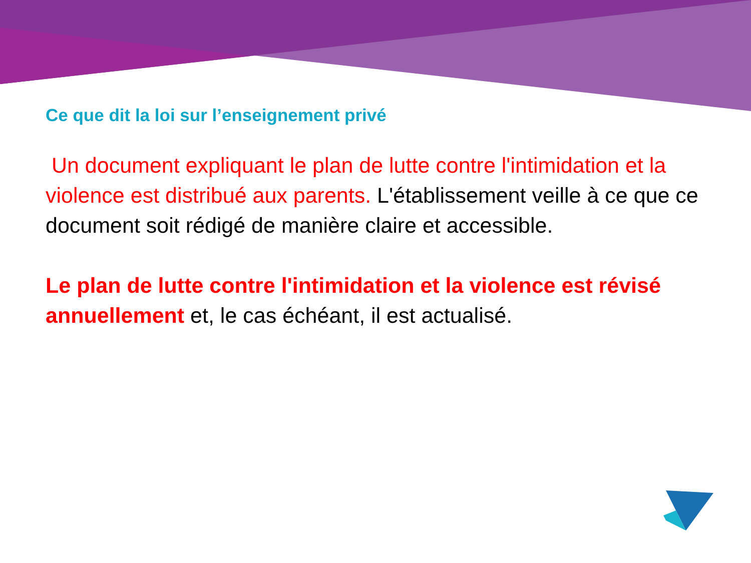Ce que dit la loi sur l’enseignement privé
Un document expliquant le plan de lutte contre l'intimidation et la violence est distribué aux parents. L'établissement veille à ce que ce document soit rédigé de manière claire et accessible.
Le plan de lutte contre l'intimidation et la violence est révisé annuellement et, le cas échéant, il est actualisé.